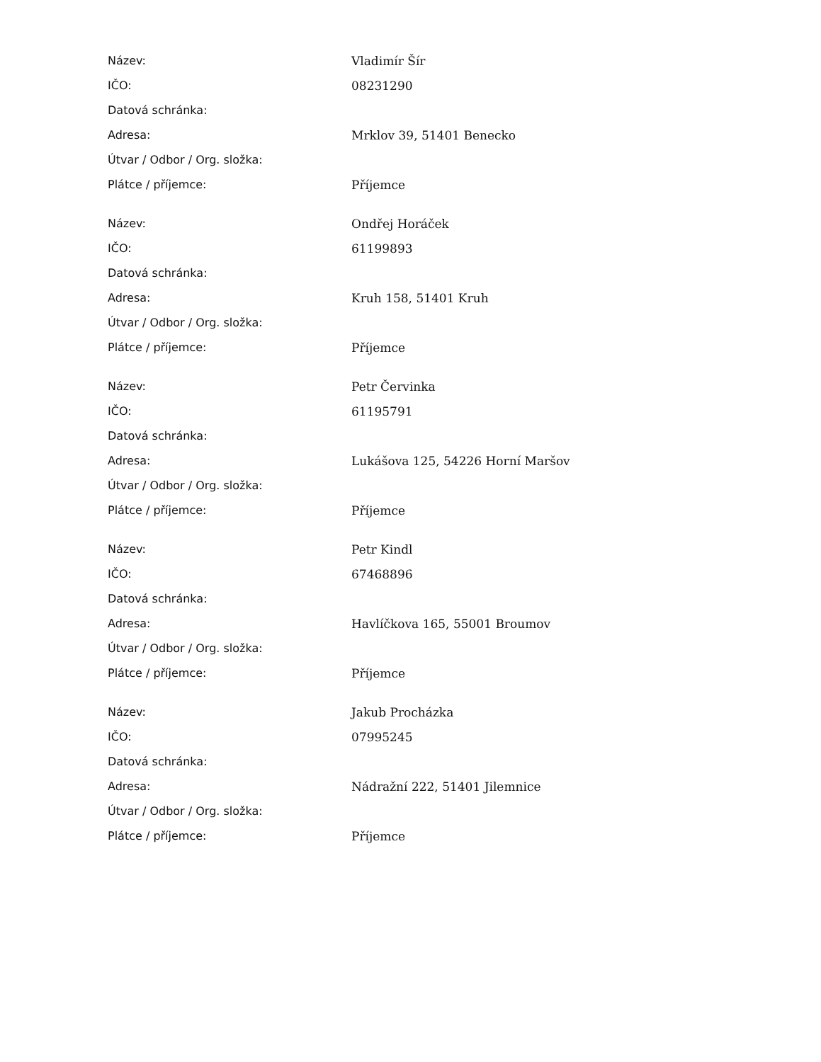| Název: | Vladimír Šír |
| IČO: | 08231290 |
| Datová schránka: | |
| Adresa: | Mrklov 39, 51401 Benecko |
| Útvar / Odbor / Org. složka: | |
| Plátce / příjemce: | Příjemce |
| Název: | Ondřej Horáček |
| IČO: | 61199893 |
| Datová schránka: | |
| Adresa: | Kruh 158, 51401 Kruh |
| Útvar / Odbor / Org. složka: | |
| Plátce / příjemce: | Příjemce |
| Název: | Petr Červinka |
| IČO: | 61195791 |
| Datová schránka: | |
| Adresa: | Lukášova 125, 54226 Horní Maršov |
| Útvar / Odbor / Org. složka: | |
| Plátce / příjemce: | Příjemce |
| Název: | Petr Kindl |
| IČO: | 67468896 |
| Datová schránka: | |
| Adresa: | Havlíčkova 165, 55001 Broumov |
| Útvar / Odbor / Org. složka: | |
| Plátce / příjemce: | Příjemce |
| Název: | Jakub Procházka |
| IČO: | 07995245 |
| Datová schránka: | |
| Adresa: | Nádražní 222, 51401 Jilemnice |
| Útvar / Odbor / Org. složka: | |
| Plátce / příjemce: | Příjemce |